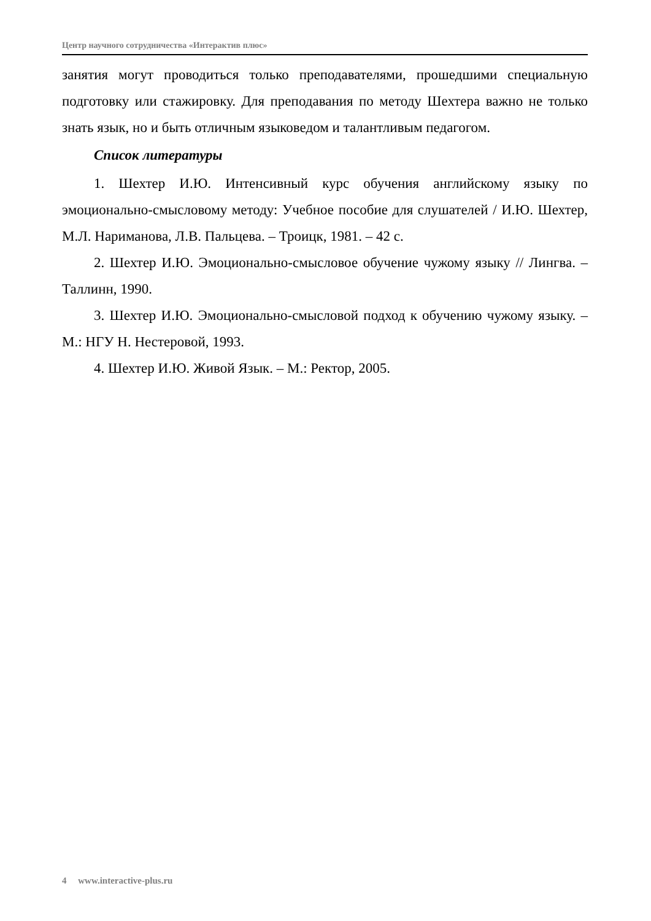Центр научного сотрудничества «Интерактив плюс»
занятия могут проводиться только преподавателями, прошедшими специальную подготовку или стажировку. Для преподавания по методу Шехтера важно не только знать язык, но и быть отличным языковедом и талантливым педагогом.
Список литературы
1. Шехтер И.Ю. Интенсивный курс обучения английскому языку по эмоционально-смысловому методу: Учебное пособие для слушателей / И.Ю. Шехтер, М.Л. Нариманова, Л.В. Пальцева. – Троицк, 1981. – 42 с.
2. Шехтер И.Ю. Эмоционально-смысловое обучение чужому языку // Лингва. – Таллинн, 1990.
3. Шехтер И.Ю. Эмоционально-смысловой подход к обучению чужому языку. – М.: НГУ Н. Нестеровой, 1993.
4. Шехтер И.Ю. Живой Язык. – М.: Ректор, 2005.
4 www.interactive-plus.ru